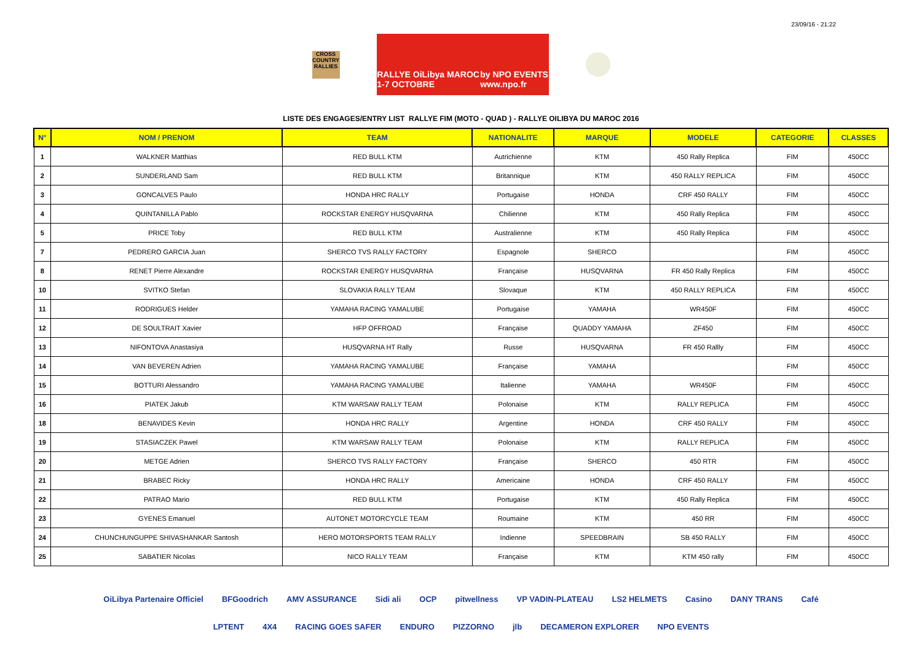23/09/16 - 21:22
CROSS COUNTRY RALLIES
RALLYE OiLibya MAROC
1-7 OCTOBRE by NPO EVENTS
www.npo.fr
LISTE DES ENGAGES/ENTRY LIST RALLYE FIM (MOTO - QUAD ) - RALLYE OILIBYA DU MAROC 2016
| N° | NOM / PRENOM | TEAM | NATIONALITE | MARQUE | MODELE | CATEGORIE | CLASSES |
| --- | --- | --- | --- | --- | --- | --- | --- |
| 1 | WALKNER Matthias | RED BULL KTM | Autrichienne | KTM | 450 Rally Replica | FIM | 450CC |
| 2 | SUNDERLAND Sam | RED BULL KTM | Britannique | KTM | 450 RALLY REPLICA | FIM | 450CC |
| 3 | GONCALVES Paulo | HONDA HRC RALLY | Portugaise | HONDA | CRF 450 RALLY | FIM | 450CC |
| 4 | QUINTANILLA Pablo | ROCKSTAR ENERGY HUSQVARNA | Chilienne | KTM | 450 Rally Replica | FIM | 450CC |
| 5 | PRICE Toby | RED BULL KTM | Australienne | KTM | 450 Rally Replica | FIM | 450CC |
| 7 | PEDRERO GARCIA Juan | SHERCO TVS RALLY FACTORY | Espagnole | SHERCO | | FIM | 450CC |
| 8 | RENET Pierre Alexandre | ROCKSTAR ENERGY HUSQVARNA | Française | HUSQVARNA | FR 450 Rally Replica | FIM | 450CC |
| 10 | SVITKO Stefan | SLOVAKIA RALLY TEAM | Slovaque | KTM | 450 RALLY REPLICA | FIM | 450CC |
| 11 | RODRIGUES Helder | YAMAHA RACING YAMALUBE | Portugaise | YAMAHA | WR450F | FIM | 450CC |
| 12 | DE SOULTRAIT Xavier | HFP OFFROAD | Française | QUADDY YAMAHA | ZF450 | FIM | 450CC |
| 13 | NIFONTOVA Anastasiya | HUSQVARNA HT Rally | Russe | HUSQVARNA | FR 450 Rallly | FIM | 450CC |
| 14 | VAN BEVEREN Adrien | YAMAHA RACING YAMALUBE | Française | YAMAHA | | FIM | 450CC |
| 15 | BOTTURI Alessandro | YAMAHA RACING YAMALUBE | Italienne | YAMAHA | WR450F | FIM | 450CC |
| 16 | PIATEK Jakub | KTM WARSAW RALLY TEAM | Polonaise | KTM | RALLY REPLICA | FIM | 450CC |
| 18 | BENAVIDES Kevin | HONDA HRC RALLY | Argentine | HONDA | CRF 450 RALLY | FIM | 450CC |
| 19 | STASIACZEK Pawel | KTM WARSAW RALLY TEAM | Polonaise | KTM | RALLY REPLICA | FIM | 450CC |
| 20 | METGE Adrien | SHERCO TVS RALLY FACTORY | Française | SHERCO | 450 RTR | FIM | 450CC |
| 21 | BRABEC Ricky | HONDA HRC RALLY | Americaine | HONDA | CRF 450 RALLY | FIM | 450CC |
| 22 | PATRAO Mario | RED BULL KTM | Portugaise | KTM | 450 Rally Replica | FIM | 450CC |
| 23 | GYENES Emanuel | AUTONET MOTORCYCLE TEAM | Roumaine | KTM | 450 RR | FIM | 450CC |
| 24 | CHUNCHUNGUPPE SHIVASHANKAR Santosh | HERO MOTORSPORTS TEAM RALLY | Indienne | SPEEDBRAIN | SB 450 RALLY | FIM | 450CC |
| 25 | SABATIER Nicolas | NICO RALLY TEAM | Française | KTM | KTM 450 rally | FIM | 450CC |
OiLibya Partenaire Officiel BFGoodrich AMV ASSURANCE Sidi ali OCP pitwellness VP VADIN-PLATEAU LS2 HELMETS Casino DANY TRANS Café LPTENT 4X4 RACING GOES SAFER ENDURO PIZZORNO jlb DECAMERON EXPLORER NPO EVENTS